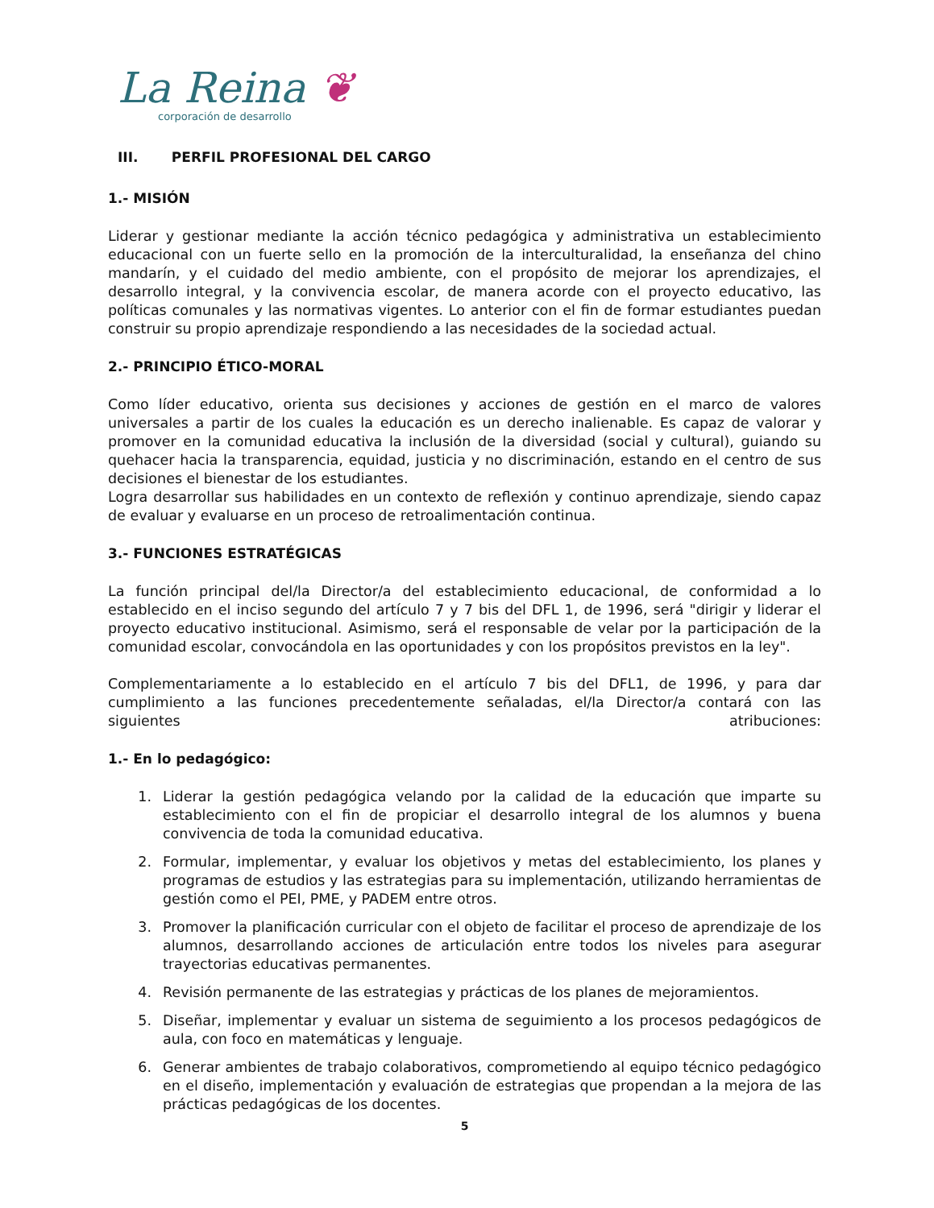La Reina ❦
corporación de desarrollo
III. PERFIL PROFESIONAL DEL CARGO
1.- MISIÓN
Liderar y gestionar mediante la acción técnico pedagógica y administrativa un establecimiento educacional con un fuerte sello en la promoción de la interculturalidad, la enseñanza del chino mandarín, y el cuidado del medio ambiente, con el propósito de mejorar los aprendizajes, el desarrollo integral, y la convivencia escolar, de manera acorde con el proyecto educativo, las políticas comunales y las normativas vigentes. Lo anterior con el fin de formar estudiantes puedan construir su propio aprendizaje respondiendo a las necesidades de la sociedad actual.
2.- PRINCIPIO ÉTICO-MORAL
Como líder educativo, orienta sus decisiones y acciones de gestión en el marco de valores universales a partir de los cuales la educación es un derecho inalienable. Es capaz de valorar y promover en la comunidad educativa la inclusión de la diversidad (social y cultural), guiando su quehacer hacia la transparencia, equidad, justicia y no discriminación, estando en el centro de sus decisiones el bienestar de los estudiantes.
Logra desarrollar sus habilidades en un contexto de reflexión y continuo aprendizaje, siendo capaz de evaluar y evaluarse en un proceso de retroalimentación continua.
3.- FUNCIONES ESTRATÉGICAS
La función principal del/la Director/a del establecimiento educacional, de conformidad a lo establecido en el inciso segundo del artículo 7 y 7 bis del DFL 1, de 1996, será "dirigir y liderar el proyecto educativo institucional. Asimismo, será el responsable de velar por la participación de la comunidad escolar, convocándola en las oportunidades y con los propósitos previstos en la ley".
Complementariamente a lo establecido en el artículo 7 bis del DFL1, de 1996, y para dar cumplimiento a las funciones precedentemente señaladas, el/la Director/a contará con las siguientes atribuciones:
1.- En lo pedagógico:
1. Liderar la gestión pedagógica velando por la calidad de la educación que imparte su establecimiento con el fin de propiciar el desarrollo integral de los alumnos y buena convivencia de toda la comunidad educativa.
2. Formular, implementar, y evaluar los objetivos y metas del establecimiento, los planes y programas de estudios y las estrategias para su implementación, utilizando herramientas de gestión como el PEI, PME, y PADEM entre otros.
3. Promover la planificación curricular con el objeto de facilitar el proceso de aprendizaje de los alumnos, desarrollando acciones de articulación entre todos los niveles para asegurar trayectorias educativas permanentes.
4. Revisión permanente de las estrategias y prácticas de los planes de mejoramientos.
5. Diseñar, implementar y evaluar un sistema de seguimiento a los procesos pedagógicos de aula, con foco en matemáticas y lenguaje.
6. Generar ambientes de trabajo colaborativos, comprometiendo al equipo técnico pedagógico en el diseño, implementación y evaluación de estrategias que propendan a la mejora de las prácticas pedagógicas de los docentes.
5